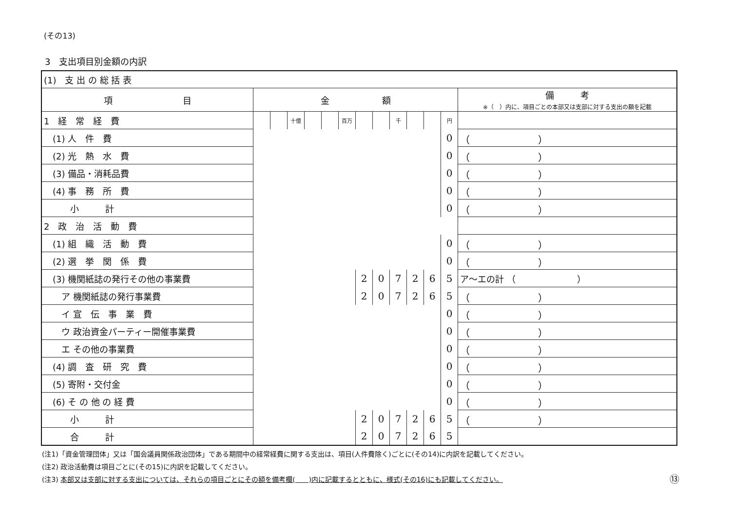(その13)
3　支出項目別金額の内訳
| (1) 支 出 の 総 括 表 | | | | | | | | | | | | | |
| 項 目 | 金 額 | | | | | | | | | | | | 備 考 ※（ ）内に、項目ごとの本部又は支部に対する支出の額を記載 |
| 1 経 常 経 費 | | | 十億 | | | 百万 | | | 千 | | | 円 | |
| (1) 人 件 費 | | | | | | | | | | | | 0 | （ ） |
| (2) 光 熱 水 費 | | | | | | | | | | | | 0 | （ ） |
| (3) 備品・消耗品費 | | | | | | | | | | | | 0 | （ ） |
| (4) 事 務 所 費 | | | | | | | | | | | | 0 | （ ） |
| 小 計 | | | | | | | | | | | | 0 | （ ） |
| 2 政 治 活 動 費 | | | | | | | | | | | | | |
| (1) 組 織 活 動 費 | | | | | | | | | | | | 0 | （ ） |
| (2) 選 挙 関 係 費 | | | | | | | | | | | | 0 | （ ） |
| (3) 機関紙誌の発行その他の事業費 | | | | | | | 2 | 0 | 7 | 2 | 6 | 5 | ア～エの計 （ ） |
| ア 機関紙誌の発行事業費 | | | | | | | 2 | 0 | 7 | 2 | 6 | 5 | （ ） |
| イ 宣 伝 事 業 費 | | | | | | | | | | | | 0 | （ ） |
| ウ 政治資金パーティー開催事業費 | | | | | | | | | | | | 0 | （ ） |
| エ その他の事業費 | | | | | | | | | | | | 0 | （ ） |
| (4) 調 査 研 究 費 | | | | | | | | | | | | 0 | （ ） |
| (5) 寄附・交付金 | | | | | | | | | | | | 0 | （ ） |
| (6) そ の 他 の 経 費 | | | | | | | | | | | | 0 | （ ） |
| 小 計 | | | | | | | 2 | 0 | 7 | 2 | 6 | 5 | （ ） |
| 合 計 | | | | | | | 2 | 0 | 7 | 2 | 6 | 5 | |
(注1)「資金管理団体」又は「国会議員関係政治団体」である期間中の経常経費に関する支出は、項目(人件費除く)ごとに(その14)に内訳を記載してください。
(注2) 政治活動費は項目ごとに(その15)に内訳を記載してください。
(注3) 本部又は支部に対する支出については、それらの項目ごとにその額を備考欄(　　)内に記載するとともに、様式(その16)にも記載してください。 ⑬